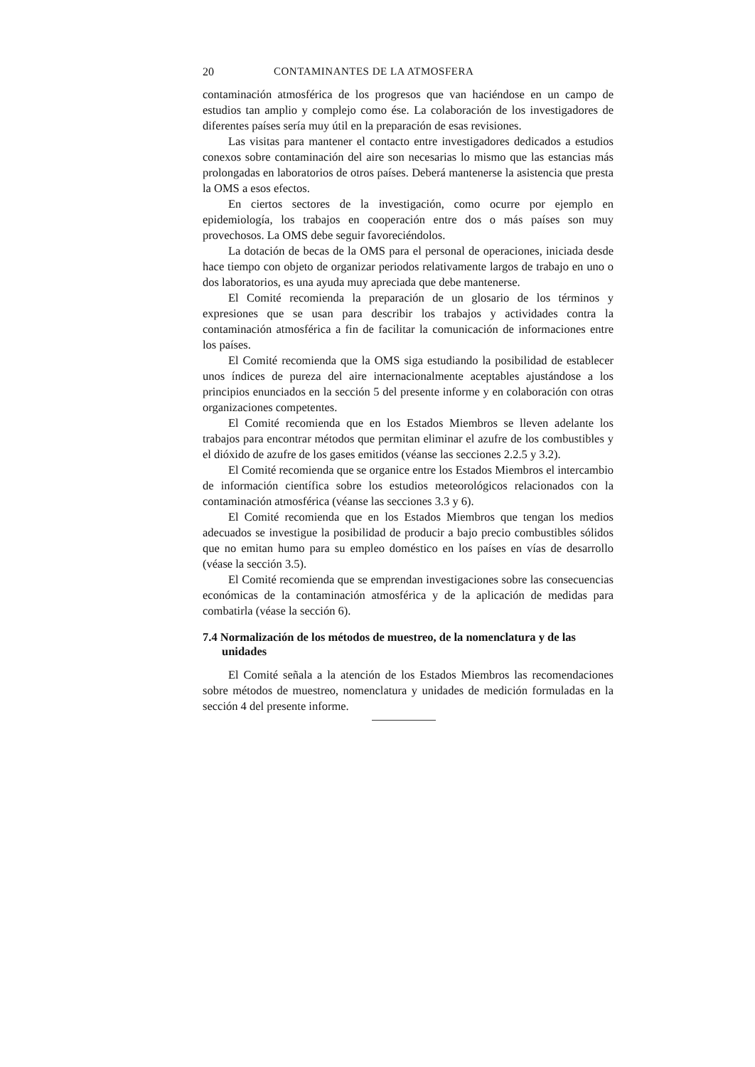20 CONTAMINANTES DE LA ATMOSFERA
contaminación atmosférica de los progresos que van haciéndose en un campo de estudios tan amplio y complejo como ése. La colaboración de los investigadores de diferentes países sería muy útil en la preparación de esas revisiones.
Las visitas para mantener el contacto entre investigadores dedicados a estudios conexos sobre contaminación del aire son necesarias lo mismo que las estancias más prolongadas en laboratorios de otros países. Deberá mantenerse la asistencia que presta la OMS a esos efectos.
En ciertos sectores de la investigación, como ocurre por ejemplo en epidemiología, los trabajos en cooperación entre dos o más países son muy provechosos. La OMS debe seguir favoreciéndolos.
La dotación de becas de la OMS para el personal de operaciones, iniciada desde hace tiempo con objeto de organizar periodos relativamente largos de trabajo en uno o dos laboratorios, es una ayuda muy apreciada que debe mantenerse.
El Comité recomienda la preparación de un glosario de los términos y expresiones que se usan para describir los trabajos y actividades contra la contaminación atmosférica a fin de facilitar la comunicación de informaciones entre los países.
El Comité recomienda que la OMS siga estudiando la posibilidad de establecer unos índices de pureza del aire internacionalmente aceptables ajustándose a los principios enunciados en la sección 5 del presente informe y en colaboración con otras organizaciones competentes.
El Comité recomienda que en los Estados Miembros se lleven adelante los trabajos para encontrar métodos que permitan eliminar el azufre de los combustibles y el dióxido de azufre de los gases emitidos (véanse las secciones 2.2.5 y 3.2).
El Comité recomienda que se organice entre los Estados Miembros el intercambio de información científica sobre los estudios meteorológicos relacionados con la contaminación atmosférica (véanse las secciones 3.3 y 6).
El Comité recomienda que en los Estados Miembros que tengan los medios adecuados se investigue la posibilidad de producir a bajo precio combustibles sólidos que no emitan humo para su empleo doméstico en los países en vías de desarrollo (véase la sección 3.5).
El Comité recomienda que se emprendan investigaciones sobre las consecuencias económicas de la contaminación atmosférica y de la aplicación de medidas para combatirla (véase la sección 6).
7.4 Normalización de los métodos de muestreo, de la nomenclatura y de las unidades
El Comité señala a la atención de los Estados Miembros las recomendaciones sobre métodos de muestreo, nomenclatura y unidades de medición formuladas en la sección 4 del presente informe.